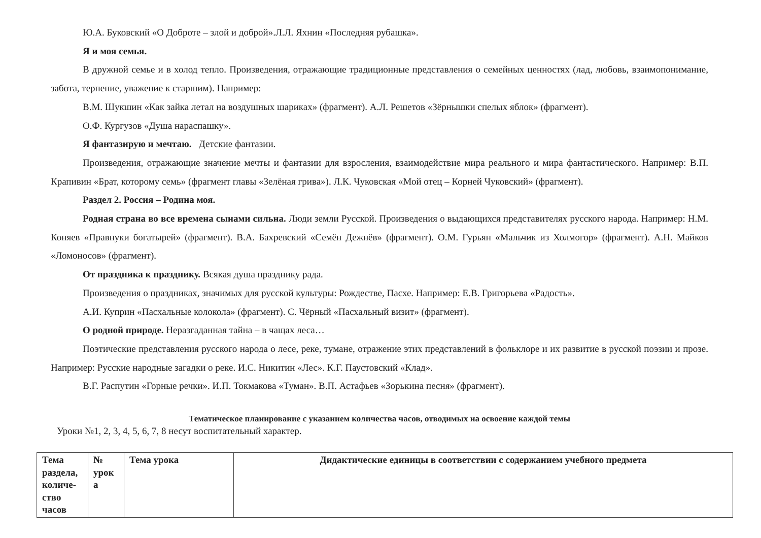Ю.А. Буковский «О Доброте – злой и доброй».Л.Л. Яхнин «Последняя рубашка».
Я и моя семья.
В дружной семье и в холод тепло. Произведения, отражающие традиционные представления о семейных ценностях (лад, любовь, взаимопонимание, забота, терпение, уважение к старшим). Например:
В.М. Шукшин «Как зайка летал на воздушных шариках» (фрагмент). А.Л. Решетов «Зёрнышки спелых яблок» (фрагмент).
О.Ф. Кургузов «Душа нараспашку».
Я фантазирую и мечтаю. Детские фантазии.
Произведения, отражающие значение мечты и фантазии для взросления, взаимодействие мира реального и мира фантастического. Например: В.П. Крапивин «Брат, которому семь» (фрагмент главы «Зелёная грива»). Л.К. Чуковская «Мой отец – Корней Чуковский» (фрагмент).
Раздел 2. Россия – Родина моя.
Родная страна во все времена сынами сильна. Люди земли Русской. Произведения о выдающихся представителях русского народа. Например: Н.М. Коняев «Правнуки богатырей» (фрагмент). В.А. Бахревский «Семён Дежнёв» (фрагмент). О.М. Гурьян «Мальчик из Холмогор» (фрагмент). А.Н. Майков «Ломоносов» (фрагмент).
От праздника к празднику. Всякая душа празднику рада.
Произведения о праздниках, значимых для русской культуры: Рождестве, Пасхе. Например: Е.В. Григорьева «Радость».
А.И. Куприн «Пасхальные колокола» (фрагмент). С. Чёрный «Пасхальный визит» (фрагмент).
О родной природе. Неразгаданная тайна – в чащах леса…
Поэтические представления русского народа о лесе, реке, тумане, отражение этих представлений в фольклоре и их развитие в русской поэзии и прозе. Например: Русские народные загадки о реке. И.С. Никитин «Лес». К.Г. Паустовский «Клад».
В.Г. Распутин «Горные речки». И.П. Токмакова «Туман». В.П. Астафьев «Зорькина песня» (фрагмент).
Тематическое планирование с указанием количества часов, отводимых на освоение каждой темы
Уроки №1, 2, 3, 4, 5, 6, 7, 8 несут воспитательный характер.
| Тема раздела, количе-ство часов | № урок а | Тема урока | Дидактические единицы в соответствии с содержанием учебного предмета |